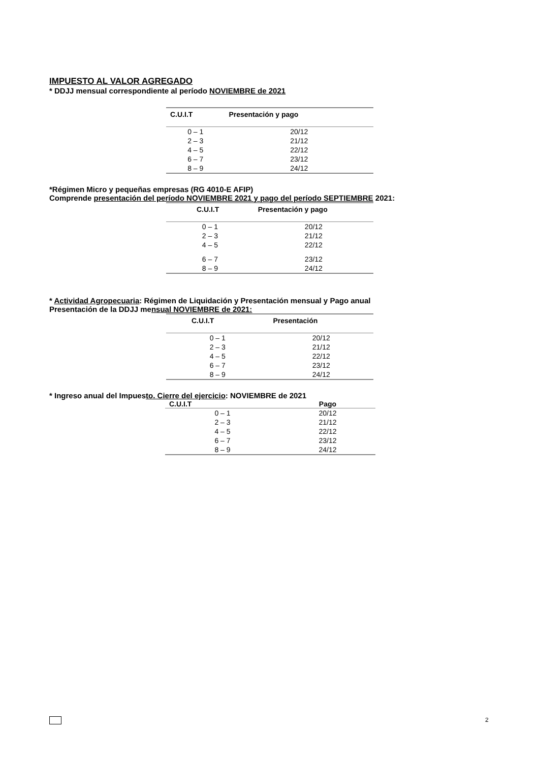IMPUESTO AL VALOR AGREGADO
* DDJJ mensual correspondiente al período NOVIEMBRE de 2021
| C.U.I.T | Presentación y pago |
| --- | --- |
| 0 – 1 | 20/12 |
| 2 – 3 | 21/12 |
| 4 – 5 | 22/12 |
| 6 – 7 | 23/12 |
| 8 – 9 | 24/12 |
*Régimen Micro y pequeñas empresas (RG 4010-E AFIP)
Comprende presentación del período NOVIEMBRE 2021 y pago del período SEPTIEMBRE 2021:
| C.U.I.T | Presentación y pago |
| --- | --- |
| 0 – 1 | 20/12 |
| 2 – 3 | 21/12 |
| 4 – 5 | 22/12 |
| 6 – 7 | 23/12 |
| 8 – 9 | 24/12 |
* Actividad Agropecuaria: Régimen de Liquidación y Presentación mensual y Pago anual
Presentación de la DDJJ mensual NOVIEMBRE de 2021:
| C.U.I.T | Presentación |
| --- | --- |
| 0 – 1 | 20/12 |
| 2 – 3 | 21/12 |
| 4 – 5 | 22/12 |
| 6 – 7 | 23/12 |
| 8 – 9 | 24/12 |
* Ingreso anual del Impuesto. Cierre del ejercicio: NOVIEMBRE de 2021
| C.U.I.T | Pago |
| --- | --- |
| 0 – 1 | 20/12 |
| 2 – 3 | 21/12 |
| 4 – 5 | 22/12 |
| 6 – 7 | 23/12 |
| 8 – 9 | 24/12 |
2